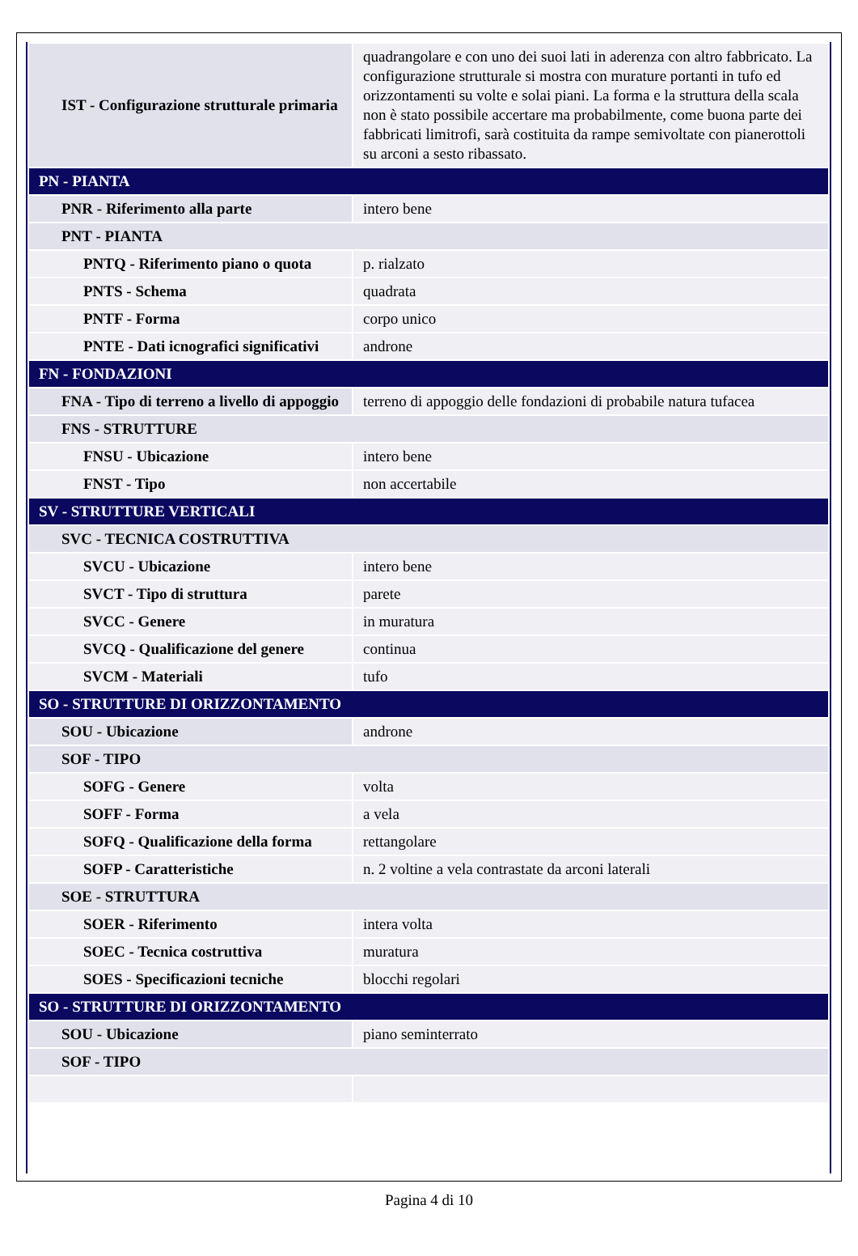| IST - Configurazione strutturale primaria | quadrangolare e con uno dei suoi lati in aderenza con altro fabbricato. La configurazione strutturale si mostra con murature portanti in tufo ed orizzontamenti su volte e solai piani. La forma e la struttura della scala non è stato possibile accertare ma probabilmente, come buona parte dei fabbricati limitrofi, sarà costituita da rampe semivoltate con pianerottoli su arconi a sesto ribassato. |
| PN - PIANTA | |
| PNR - Riferimento alla parte | intero bene |
| PNT - PIANTA | |
| PNTQ - Riferimento piano o quota | p. rialzato |
| PNTS - Schema | quadrata |
| PNTF - Forma | corpo unico |
| PNTE - Dati icnografici significativi | androne |
| FN - FONDAZIONI | |
| FNA - Tipo di terreno a livello di appoggio | terreno di appoggio delle fondazioni di probabile natura tufacea |
| FNS - STRUTTURE | |
| FNSU - Ubicazione | intero bene |
| FNST - Tipo | non accertabile |
| SV - STRUTTURE VERTICALI | |
| SVC - TECNICA COSTRUTTIVA | |
| SVCU - Ubicazione | intero bene |
| SVCT - Tipo di struttura | parete |
| SVCC - Genere | in muratura |
| SVCQ - Qualificazione del genere | continua |
| SVCM - Materiali | tufo |
| SO - STRUTTURE DI ORIZZONTAMENTO | |
| SOU - Ubicazione | androne |
| SOF - TIPO | |
| SOFG - Genere | volta |
| SOFF - Forma | a vela |
| SOFQ - Qualificazione della forma | rettangolare |
| SOFP - Caratteristiche | n. 2 voltine a vela contrastate da arconi laterali |
| SOE - STRUTTURA | |
| SOER - Riferimento | intera volta |
| SOEC - Tecnica costruttiva | muratura |
| SOES - Specificazioni tecniche | blocchi regolari |
| SO - STRUTTURE DI ORIZZONTAMENTO | |
| SOU - Ubicazione | piano seminterrato |
| SOF - TIPO | |
Pagina 4 di 10